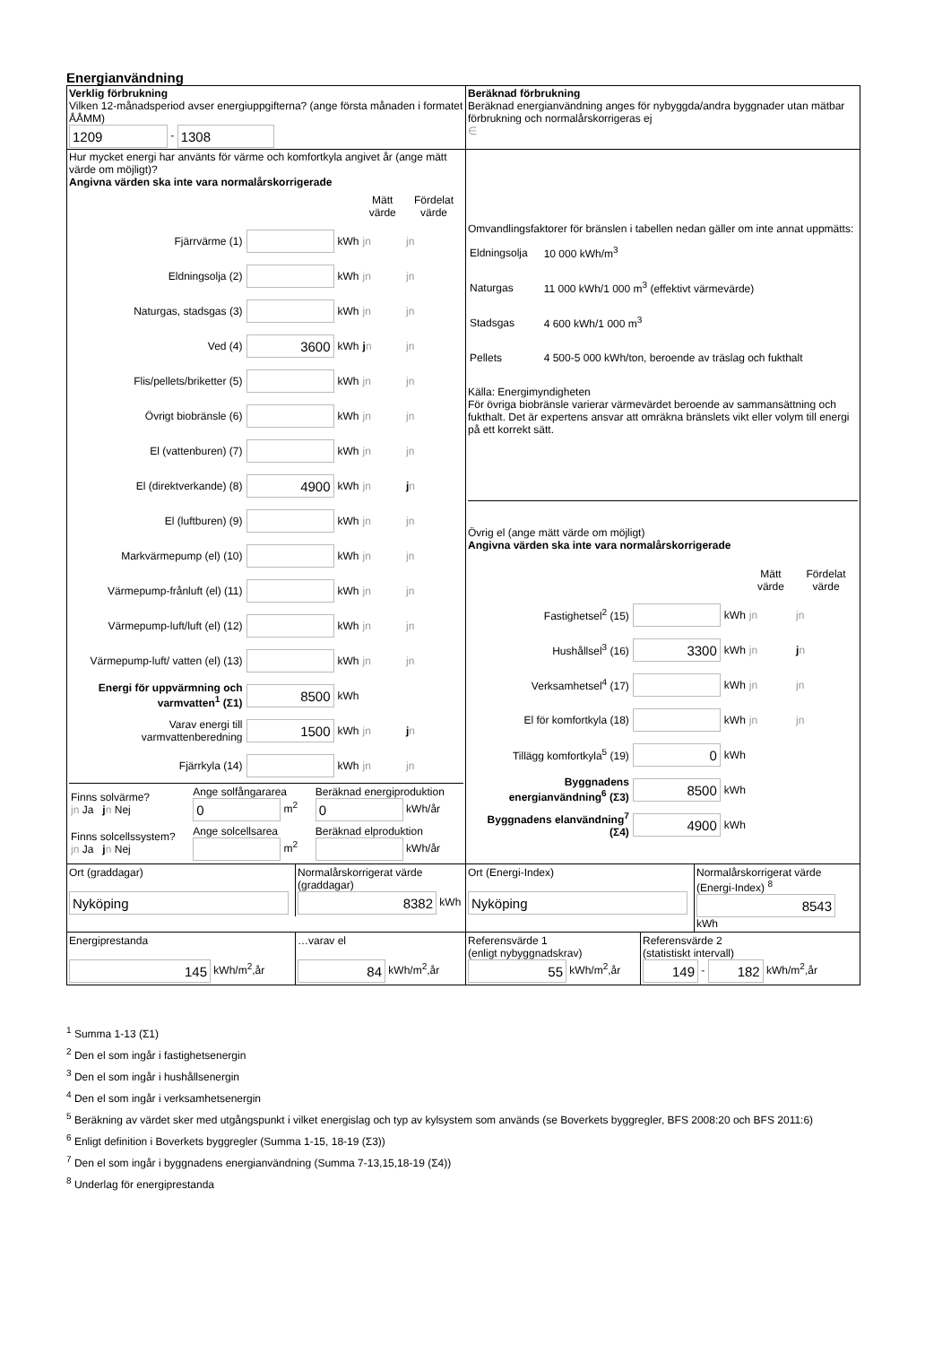Energianvändning
| Verklig förbrukning Vilken 12-månadsperiod avser energiuppgifterna? (ange första månaden i formatet ÅÅMM) 1209 - 1308 | Beräknad förbrukning Beräknad energianvändning anges för nybyggda/andra byggnader utan mätbar förbrukning och normalårskorrigeras ej ∈ |
| Hur mycket energi har använts för värme och komfortkyla angivet år (ange mätt värde om möjligt)? Angivna värden ska inte vara normalårskorrigerade / / / / Mätt värde / Fördelat värde / / Fjärrvärme (1) / / kWh / jn / jn / / Eldningsolja (2) / / kWh / jn / jn / / Naturgas, stadsgas (3) / / kWh / jn / jn / / Ved (4) / 3600 / kWh / j n / jn / / Flis/pellets/briketter (5) / / kWh / jn / jn / / Övrigt biobränsle (6) / / kWh / jn / jn / / El (vattenburen) (7) / / kWh / jn / jn / / El (direktverkande) (8) / 4900 / kWh / jn / j n / / El (luftburen) (9) / / kWh / jn / jn / / Markvärmepump (el) (10) / / kWh / jn / jn / / Värmepump-frånluft (el) (11) / / kWh / jn / jn / / Värmepump-luft/luft (el) (12) / / kWh / jn / jn / / Värmepump-luft/ vatten (el) (13) / / kWh / jn / jn / / Energi för uppvärmning och varmvatten<sup>1</sup> (Σ1) / 8500 / kWh / / / / Varav energi till varmvattenberedning / 1500 / kWh / jn / j n / / Fjärrkyla (14) / / kWh / jn / jn / / Finns solvärme? jn Ja j n Nej / Ange solfångararea 0 m<sup>2</sup> / Beräknad energiproduktion 0 kWh/år / / Finns solcellssystem? jn Ja j n Nej / Ange solcellsarea m<sup>2</sup> / Beräknad elproduktion kWh/år / | Omvandlingsfaktorer för bränslen i tabellen nedan gäller om inte annat uppmätts: / Eldningsolja / 10 000 kWh/m<sup>3</sup> / / Naturgas / 11 000 kWh/1 000 m<sup>3</sup> (effektivt värmevärde) / / Stadsgas / 4 600 kWh/1 000 m<sup>3</sup> / / Pellets / 4 500-5 000 kWh/ton, beroende av träslag och fukthalt / Källa: Energimyndigheten För övriga biobränsle varierar värmevärdet beroende av sammansättning och fukthalt. Det är expertens ansvar att omräkna bränslets vikt eller volym till energi på ett korrekt sätt. Övrig el (ange mätt värde om möjligt) Angivna värden ska inte vara normalårskorrigerade / / / / Mätt värde / Fördelat värde / / Fastighetsel<sup>2</sup> (15) / / kWh / jn / jn / / Hushållsel<sup>3</sup> (16) / 3300 / kWh / jn / j n / / Verksamhetsel<sup>4</sup> (17) / / kWh / jn / jn / / El för komfortkyla (18) / / kWh / jn / jn / / Tillägg komfortkyla<sup>5</sup> (19) / 0 / kWh / / / / Byggnadens energianvändning<sup>6</sup> (Σ3) / 8500 / kWh / / / / Byggnadens elanvändning<sup>7</sup> (Σ4) / 4900 / kWh / / / |
| / Ort (graddagar) Nyköping / Normalårskorrigerat värde (graddagar) 8382 kWh / | / Ort (Energi-Index) Nyköping / Normalårskorrigerat värde (Energi-Index) <sup>8</sup> 8543 kWh / |
| / Energiprestanda 145 kWh/m<sup>2</sup>,år / …varav el 84 kWh/m<sup>2</sup>,år / | / Referensvärde 1 (enligt nybyggnadskrav) 55 kWh/m<sup>2</sup>,år / Referensvärde 2 (statistiskt intervall) 149 - 182 kWh/m<sup>2</sup>,år / |
<sup>1</sup> Summa 1-13 (Σ1)
<sup>2</sup> Den el som ingår i fastighetsenergin
<sup>3</sup> Den el som ingår i hushållsenergin
<sup>4</sup> Den el som ingår i verksamhetsenergin
<sup>5</sup> Beräkning av värdet sker med utgångspunkt i vilket energislag och typ av kylsystem som används (se Boverkets byggregler, BFS 2008:20 och BFS 2011:6)
<sup>6</sup> Enligt definition i Boverkets byggregler (Summa 1-15, 18-19 (Σ3))
<sup>7</sup> Den el som ingår i byggnadens energianvändning (Summa 7-13,15,18-19 (Σ4))
<sup>8</sup> Underlag för energiprestanda